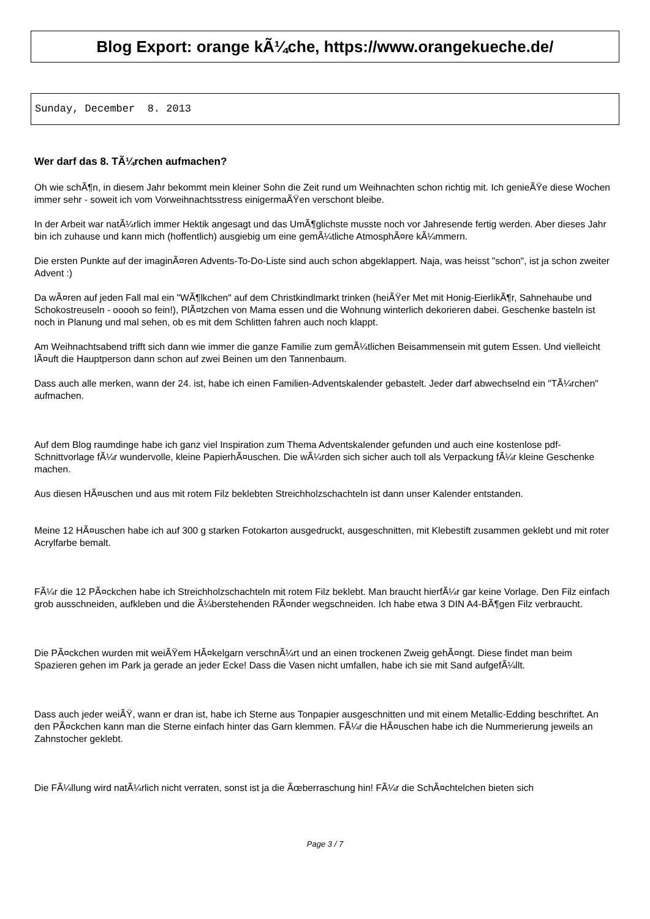Blog Export: orange kÃ¼che, https://www.orangekueche.de/
Sunday, December 8. 2013
Wer darf das 8. TÃ¼rchen aufmachen?
Oh wie schÃ¶n, in diesem Jahr bekommt mein kleiner Sohn die Zeit rund um Weihnachten schon richtig mit. Ich genieÃŸe diese Wochen immer sehr - soweit ich vom Vorweihnachtsstress einigermaÃŸen verschont bleibe.
In der Arbeit war natÃ¼rlich immer Hektik angesagt und das UmÃ¶glichste musste noch vor Jahresende fertig werden. Aber dieses Jahr bin ich zuhause und kann mich (hoffentlich) ausgiebig um eine gemÃ¼tliche AtmosphÃ¤re kÃ¼mmern.
Die ersten Punkte auf der imaginÃ¤ren Advents-To-Do-Liste sind auch schon abgeklappert. Naja, was heisst "schon", ist ja schon zweiter Advent :)
Da wÃ¤ren auf jeden Fall mal ein "WÃ¶lkchen" auf dem Christkindlmarkt trinken (heiÃŸer Met mit Honig-EierlikÃ¶r, Sahnehaube und Schokostreuseln - ooooh so fein!), PlÃ¤tzchen von Mama essen und die Wohnung winterlich dekorieren dabei. Geschenke basteln ist noch in Planung und mal sehen, ob es mit dem Schlitten fahren auch noch klappt.
Am Weihnachtsabend trifft sich dann wie immer die ganze Familie zum gemÃ¼tlichen Beisammensein mit gutem Essen. Und vielleicht lÃ¤uft die Hauptperson dann schon auf zwei Beinen um den Tannenbaum.
Dass auch alle merken, wann der 24. ist, habe ich einen Familien-Adventskalender gebastelt. Jeder darf abwechselnd ein "TÃ¼rchen" aufmachen.
Auf dem Blog raumdinge habe ich ganz viel Inspiration zum Thema Adventskalender gefunden und auch eine kostenlose pdf-Schnittvorlage fÃ¼r wundervolle, kleine PapierhÃ¤uschen. Die wÃ¼rden sich sicher auch toll als Verpackung fÃ¼r kleine Geschenke machen.
Aus diesen HÃ¤uschen und aus mit rotem Filz beklebten Streichholzschachteln ist dann unser Kalender entstanden.
Meine 12 HÃ¤uschen habe ich auf 300 g starken Fotokarton ausgedruckt, ausgeschnitten, mit Klebestift zusammen geklebt und mit roter Acrylfarbe bemalt.
FÃ¼r die 12 PÃ¤ckchen habe ich Streichholzschachteln mit rotem Filz beklebt. Man braucht hierfÃ¼r gar keine Vorlage. Den Filz einfach grob ausschneiden, aufkleben und die Ã¼berstehenden RÃ¤nder wegschneiden. Ich habe etwa 3 DIN A4-BÃ¶gen Filz verbraucht.
Die PÃ¤ckchen wurden mit weiÃŸem HÃ¤kelgarn verschnÃ¼rt und an einen trockenen Zweig gehÃ¤ngt. Diese findet man beim Spazieren gehen im Park ja gerade an jeder Ecke! Dass die Vasen nicht umfallen, habe ich sie mit Sand aufgefÃ¼llt.
Dass auch jeder weiÃŸ, wann er dran ist, habe ich Sterne aus Tonpapier ausgeschnitten und mit einem Metallic-Edding beschriftet. An den PÃ¤ckchen kann man die Sterne einfach hinter das Garn klemmen. FÃ¼r die HÃ¤uschen habe ich die Nummerierung jeweils an Zahnstocher geklebt.
Die FÃ¼llung wird natÃ¼rlich nicht verraten, sonst ist ja die Ãœberraschung hin! FÃ¼r die SchÃ¤chtelchen bieten sich
Page 3 / 7